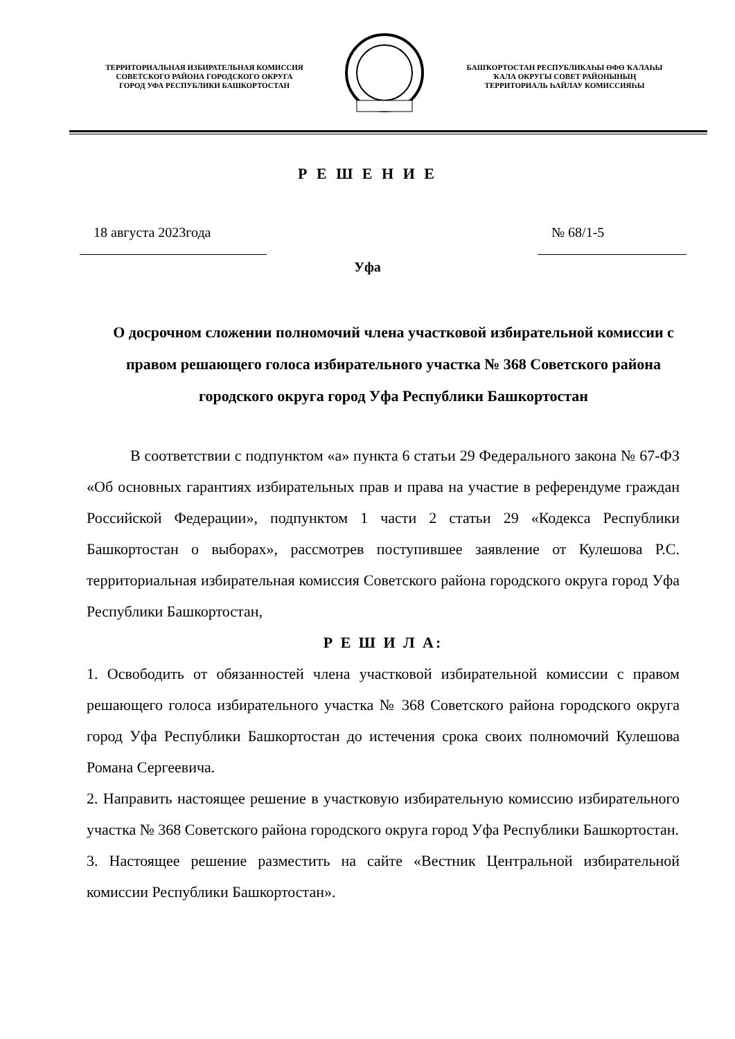ТЕРРИТОРИАЛЬНАЯ ИЗБИРАТЕЛЬНАЯ КОМИССИЯ
СОВЕТСКОГО РАЙОНА ГОРОДСКОГО ОКРУГА
ГОРОД УФА РЕСПУБЛИКИ БАШКОРТОСТАН
БАШҠОРТОСТАН РЕСПУБЛИКАҺЫ ӨФӨ ҠАЛАҺЫ
ҠАЛА ОКРУГЫ СОВЕТ РАЙОНЫНЫҢ
ТЕРРИТОРИАЛЬ ҺАЙЛАУ КОМИССИЯҺЫ
Р Е Ш Е Н И Е
18 августа 2023года № 68/1-5
Уфа
О досрочном сложении полномочий члена участковой избирательной комиссии с правом решающего голоса избирательного участка № 368 Советского района городского округа город Уфа Республики Башкортостан
В соответствии с подпунктом «а» пункта 6 статьи 29 Федерального закона № 67-ФЗ «Об основных гарантиях избирательных прав и права на участие в референдуме граждан Российской Федерации», подпунктом 1 части 2 статьи 29 «Кодекса Республики Башкортостан о выборах», рассмотрев поступившее заявление от Кулешова Р.С. территориальная избирательная комиссия Советского района городского округа город Уфа Республики Башкортостан,
Р Е Ш И Л А:
1. Освободить от обязанностей члена участковой избирательной комиссии с правом решающего голоса избирательного участка № 368 Советского района городского округа город Уфа Республики Башкортостан до истечения срока своих полномочий Кулешова Романа Сергеевича.
2. Направить настоящее решение в участковую избирательную комиссию избирательного участка № 368 Советского района городского округа город Уфа Республики Башкортостан.
3. Настоящее решение разместить на сайте «Вестник Центральной избирательной комиссии Республики Башкортостан».